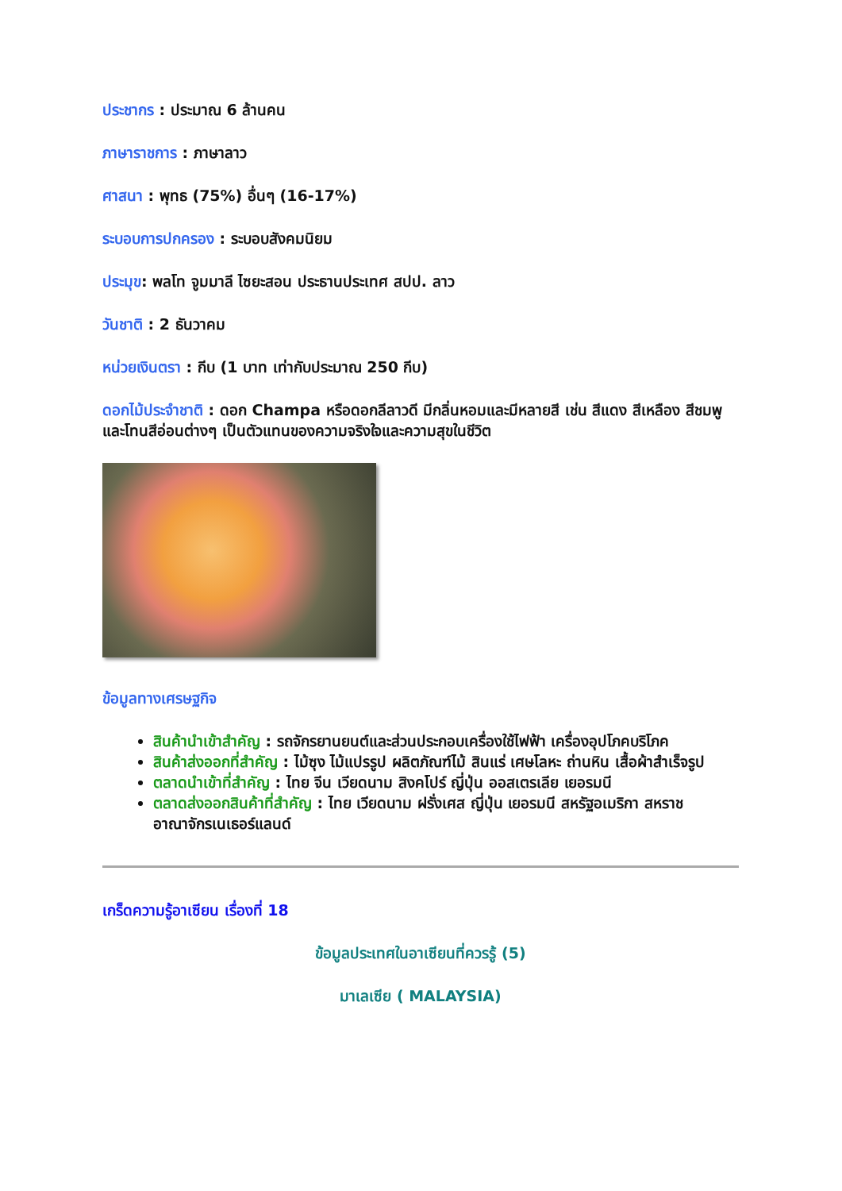ประชากร : ประมาณ 6 ล้านคน
ภาษาราชการ : ภาษาลาว
ศาสนา : พุทธ (75%) อื่นๆ (16-17%)
ระบอบการปกครอง : ระบอบสังคมนิยม
ประมุข: พลโท จูมมาลี ไซยะสอน ประธานประเทศ สปป. ลาว
วันชาติ : 2 ธันวาคม
หน่วยเงินตรา : กีบ (1 บาท เท่ากับประมาณ 250 กีบ)
ดอกไม้ประจำชาติ : ดอก Champa หรือดอกลีลาวดี มีกลิ่นหอมและมีหลายสี เช่น สีแดง สีเหลือง สีชมพู และโทนสีอ่อนต่างๆ เป็นตัวแทนของความจริงใจและความสุขในชีวิต
ข้อมูลทางเศรษฐกิจ
สินค้านำเข้าสำคัญ : รถจักรยานยนต์และส่วนประกอบเครื่องใช้ไฟฟ้า เครื่องอุปโภคบริโภค
สินค้าส่งออกที่สำคัญ : ไม้ซุง ไม้แปรรูป ผลิตภัณฑ์ไม้ สินแร่ เศษโลหะ ถ่านหิน เสื้อผ้าสำเร็จรูป
ตลาดนำเข้าที่สำคัญ : ไทย จีน เวียดนาม สิงคโปร์ ญี่ปุ่น ออสเตรเลีย เยอรมนี
ตลาดส่งออกสินค้าที่สำคัญ : ไทย เวียดนาม ฝรั่งเศส ญี่ปุ่น เยอรมนี สหรัฐอเมริกา สหราชอาณาจักรเนเธอร์แลนด์
เกร็ดความรู้อาเซียน เรื่องที่ 18
ข้อมูลประเทศในอาเซียนที่ควรรู้ (5)
มาเลเซีย ( MALAYSIA)